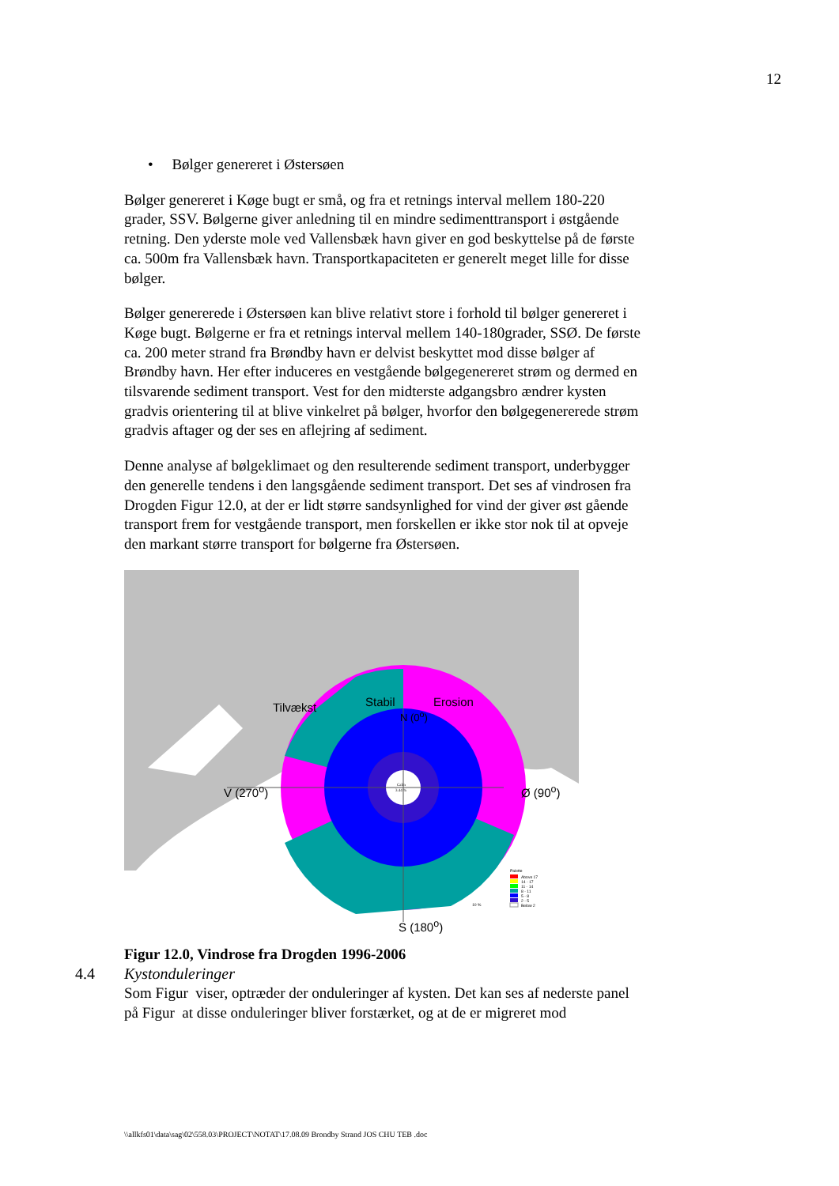12
• Bølger genereret i Østersøen
Bølger genereret i Køge bugt er små, og fra et retnings interval mellem 180-220 grader, SSV. Bølgerne giver anledning til en mindre sedimenttransport i østgående retning. Den yderste mole ved Vallensbæk havn giver en god beskyttelse på de første ca. 500m fra Vallensbæk havn. Transportkapaciteten er generelt meget lille for disse bølger.
Bølger genererede i Østersøen kan blive relativt store i forhold til bølger genereret i Køge bugt. Bølgerne er fra et retnings interval mellem 140-180grader, SSØ. De første ca. 200 meter strand fra Brøndby havn er delvist beskyttet mod disse bølger af Brøndby havn. Her efter induceres en vestgående bølgegenereret strøm og dermed en tilsvarende sediment transport. Vest for den midterste adgangsbro ændrer kysten gradvis orientering til at blive vinkelret på bølger, hvorfor den bølgegenererede strøm gradvis aftager og der ses en aflejring af sediment.
Denne analyse af bølgeklimaet og den resulterende sediment transport, underbygger den generelle tendens i den langsgående sediment transport. Det ses af vindrosen fra Drogden Figur 12.0, at der er lidt større sandsynlighed for vind der giver øst gående transport frem for vestgående transport, men forskellen er ikke stor nok til at opveje den markant større transport for bølgerne fra Østersøen.
Calm
3.44 %
Palette
Above 17
14 - 17
11 - 14
8 - 11
5 - 8
2 - 5
Below 2
10 %
Tilvækst Stabil Erosion
N (0<sup>o</sup>)
V (270<sup>o</sup>) Ø (90<sup>o</sup>)
S (180<sup>o</sup>)
Figur 12.0, Vindrose fra Drogden 1996-2006
4.4 Kystonduleringer
Som Figur viser, optræder der onduleringer af kysten. Det kan ses af nederste panel på Figur at disse onduleringer bliver forstærket, og at de er migreret mod
\\allkfs01\data\sag\02\558.03\PROJECT\NOTAT\17.08.09 Brondby Strand JOS CHU TEB .doc